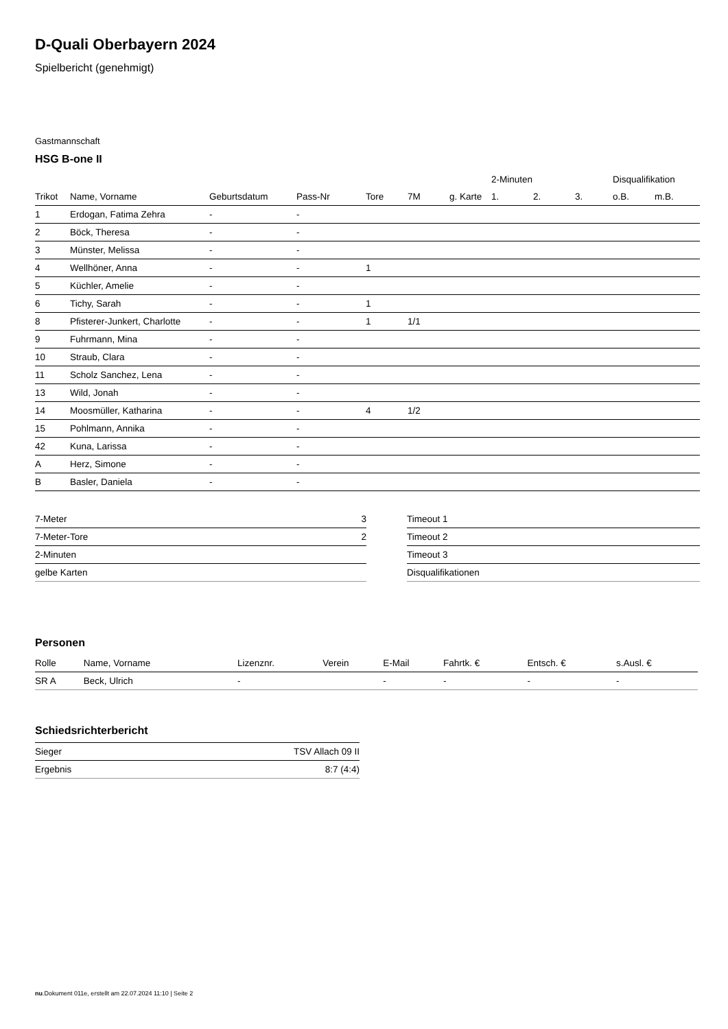D-Quali Oberbayern 2024
Spielbericht (genehmigt)
Gastmannschaft
HSG B-one II
| | | | | | | | 2-Minuten | | | Disqualifikation | |
| --- | --- | --- | --- | --- | --- | --- | --- | --- | --- | --- | --- |
| Trikot | Name, Vorname | Geburtsdatum | Pass-Nr | Tore | 7M | g. Karte | 1. | 2. | 3. | o.B. | m.B. |
| 1 | Erdogan, Fatima Zehra | - | - | | | | | | | | |
| 2 | Böck, Theresa | - | - | | | | | | | | |
| 3 | Münster, Melissa | - | - | | | | | | | | |
| 4 | Wellhöner, Anna | - | - | 1 | | | | | | | |
| 5 | Küchler, Amelie | - | - | | | | | | | | |
| 6 | Tichy, Sarah | - | - | 1 | | | | | | | |
| 8 | Pfisterer-Junkert, Charlotte | - | - | 1 | 1/1 | | | | | | |
| 9 | Fuhrmann, Mina | - | - | | | | | | | | |
| 10 | Straub, Clara | - | - | | | | | | | | |
| 11 | Scholz Sanchez, Lena | - | - | | | | | | | | |
| 13 | Wild, Jonah | - | - | | | | | | | | |
| 14 | Moosmüller, Katharina | - | - | 4 | 1/2 | | | | | | |
| 15 | Pohlmann, Annika | - | - | | | | | | | | |
| 42 | Kuna, Larissa | - | - | | | | | | | | |
| A | Herz, Simone | - | - | | | | | | | | |
| B | Basler, Daniela | - | - | | | | | | | | |
| 7-Meter | 3 |
| 7-Meter-Tore | 2 |
| 2-Minuten | |
| gelbe Karten | |
| Timeout 1 |
| Timeout 2 |
| Timeout 3 |
| Disqualifikationen |
Personen
| Rolle | Name, Vorname | Lizenznr. | Verein | E-Mail | Fahrtk. € | Entsch. € | s.Ausl. € |
| --- | --- | --- | --- | --- | --- | --- | --- |
| SR A | Beck, Ulrich | - | | - | - | - | - |
Schiedsrichterbericht
| Sieger | TSV Allach 09 II |
| Ergebnis | 8:7 (4:4) |
nu.Dokument 011e, erstellt am 22.07.2024 11:10 | Seite 2